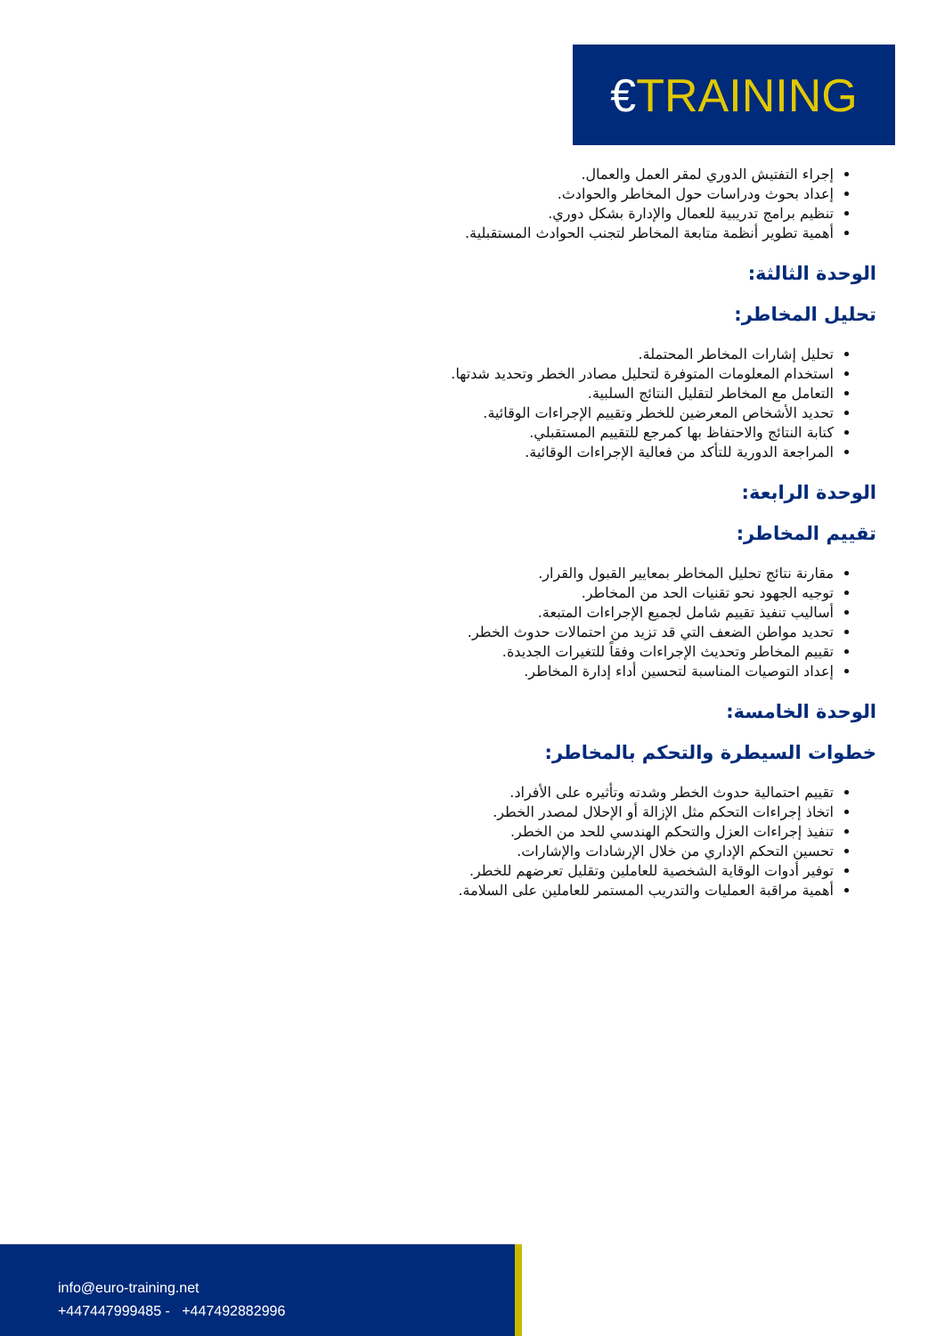€ TRAINING
إجراء التفتيش الدوري لمقر العمل والعمال.
إعداد بحوث ودراسات حول المخاطر والحوادث.
تنظيم برامج تدريبية للعمال والإدارة بشكل دوري.
أهمية تطوير أنظمة متابعة المخاطر لتجنب الحوادث المستقبلية.
الوحدة الثالثة:
تحليل المخاطر:
تحليل إشارات المخاطر المحتملة.
استخدام المعلومات المتوفرة لتحليل مصادر الخطر وتحديد شدتها.
التعامل مع المخاطر لتقليل النتائج السلبية.
تحديد الأشخاص المعرضين للخطر وتقييم الإجراءات الوقائية.
كتابة النتائج والاحتفاظ بها كمرجع للتقييم المستقبلي.
المراجعة الدورية للتأكد من فعالية الإجراءات الوقائية.
الوحدة الرابعة:
تقييم المخاطر:
مقارنة نتائج تحليل المخاطر بمعايير القبول والقرار.
توجيه الجهود نحو تقنيات الحد من المخاطر.
أساليب تنفيذ تقييم شامل لجميع الإجراءات المتبعة.
تحديد مواطن الضعف التي قد تزيد من احتمالات حدوث الخطر.
تقييم المخاطر وتحديث الإجراءات وفقاً للتغيرات الجديدة.
إعداد التوصيات المناسبة لتحسين أداء إدارة المخاطر.
الوحدة الخامسة:
خطوات السيطرة والتحكم بالمخاطر:
تقييم احتمالية حدوث الخطر وشدته وتأثيره على الأفراد.
اتخاذ إجراءات التحكم مثل الإزالة أو الإحلال لمصدر الخطر.
تنفيذ إجراءات العزل والتحكم الهندسي للحد من الخطر.
تحسين التحكم الإداري من خلال الإرشادات والإشارات.
توفير أدوات الوقاية الشخصية للعاملين وتقليل تعرضهم للخطر.
أهمية مراقبة العمليات والتدريب المستمر للعاملين على السلامة.
info@euro-training.net
+447447999485 - +447492882996